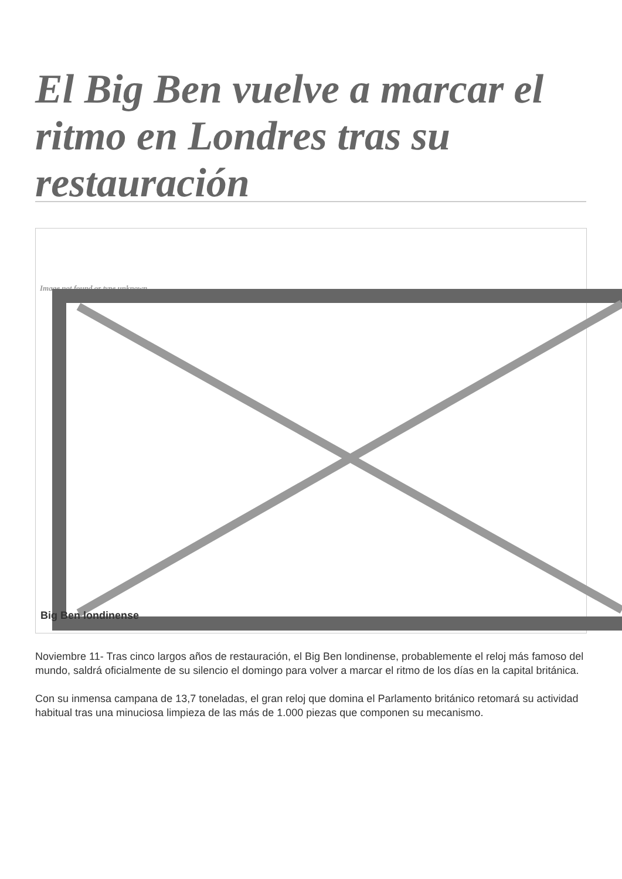El Big Ben vuelve a marcar el ritmo en Londres tras su restauración
Image not found or type unknown
Big Ben londinense
Noviembre 11- Tras cinco largos años de restauración, el Big Ben londinense, probablemente el reloj más famoso del mundo, saldrá oficialmente de su silencio el domingo para volver a marcar el ritmo de los días en la capital británica.
Con su inmensa campana de 13,7 toneladas, el gran reloj que domina el Parlamento británico retomará su actividad habitual tras una minuciosa limpieza de las más de 1.000 piezas que componen su mecanismo.